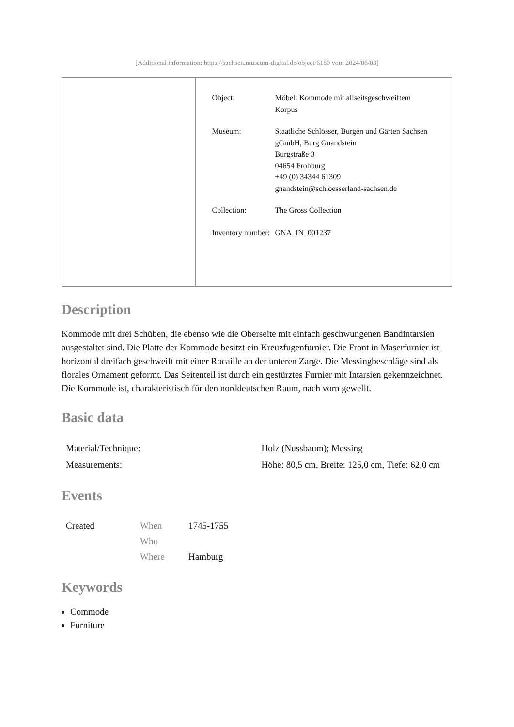[Additional information: https://sachsen.museum-digital.de/object/6180 vom 2024/06/03]
| Object: | Möbel: Kommode mit allseitsgeschweiftem Korpus |
| Museum: | Staatliche Schlösser, Burgen und Gärten Sachsen gGmbH, Burg Gnandstein Burgstraße 3 04654 Frohburg +49 (0) 34344 61309 gnandstein@schloesserland-sachsen.de |
| Collection: | The Gross Collection |
| Inventory number: | GNA_IN_001237 |
Description
Kommode mit drei Schüben, die ebenso wie die Oberseite mit einfach geschwungenen Bandintarsien ausgestaltet sind. Die Platte der Kommode besitzt ein Kreuzfugenfurnier. Die Front in Maserfurnier ist horizontal dreifach geschweift mit einer Rocaille an der unteren Zarge. Die Messingbeschläge sind als florales Ornament geformt. Das Seitenteil ist durch ein gestürztes Furnier mit Intarsien gekennzeichnet. Die Kommode ist, charakteristisch für den norddeutschen Raum, nach vorn gewellt.
Basic data
| Material/Technique: | Holz (Nussbaum); Messing |
| Measurements: | Höhe: 80,5 cm, Breite: 125,0 cm, Tiefe: 62,0 cm |
Events
| Created | When | 1745-1755 |
| | Who | |
| | Where | Hamburg |
Keywords
Commode
Furniture